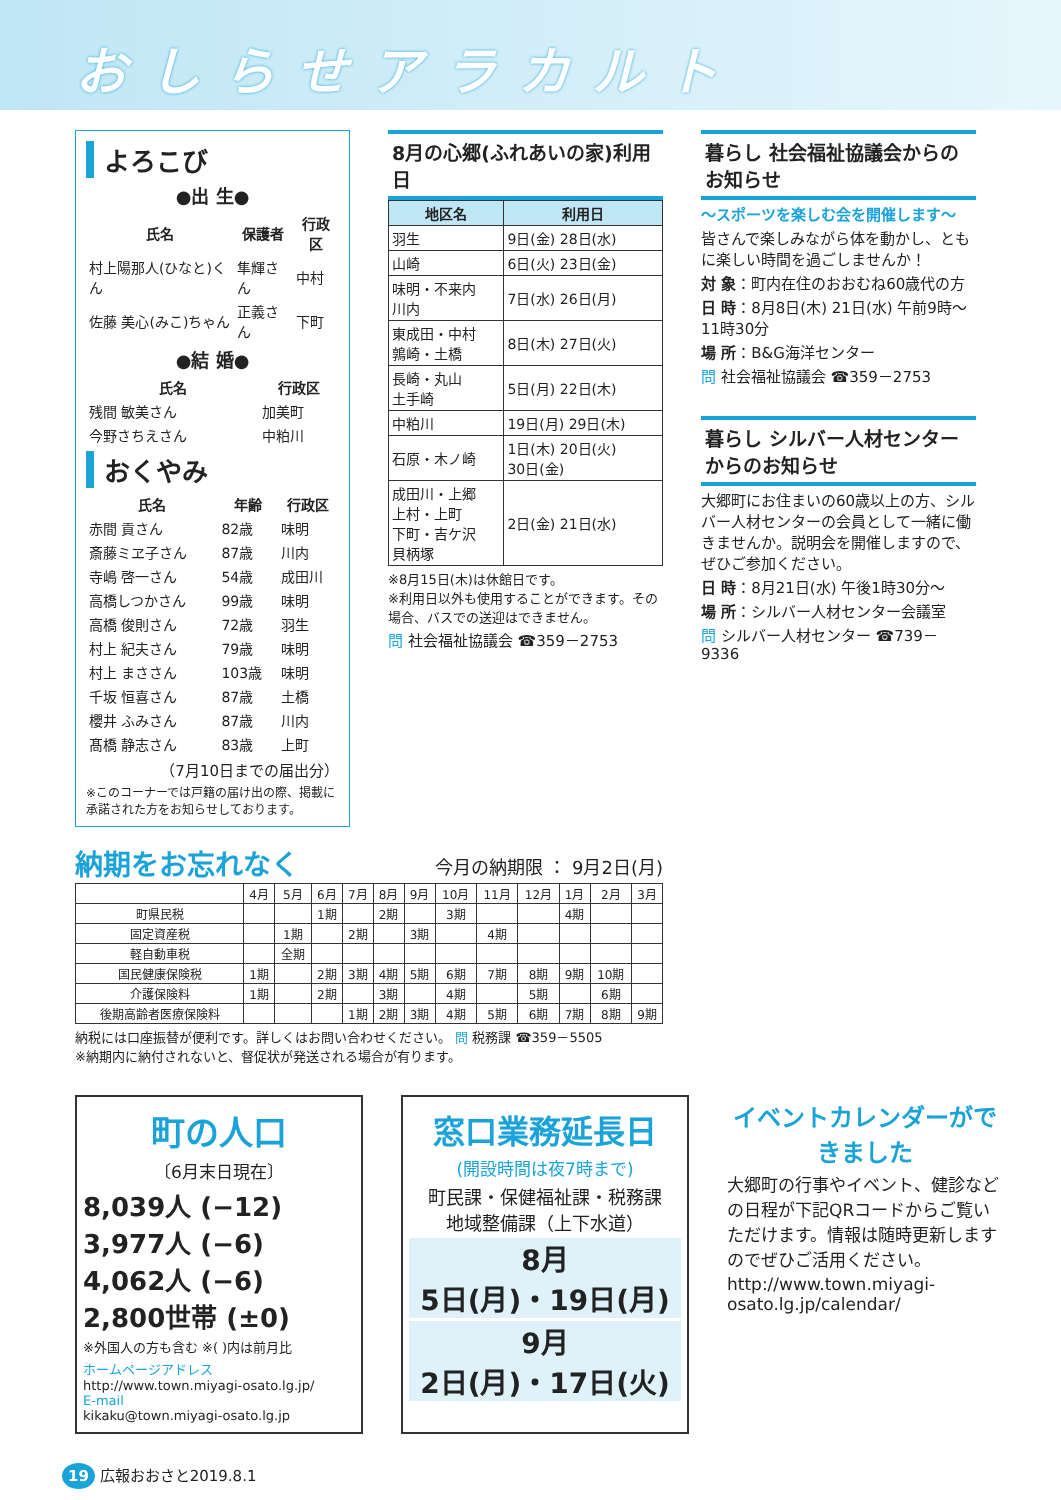おしらせアラカルト
よろこび
●出 生●
| 氏名 | 保護者 | 行政区 |
| --- | --- | --- |
| 村上陽那人(ひなと)くん | 隼輝さん | 中村 |
| 佐藤 美心(みこ)ちゃん | 正義さん | 下町 |
●結 婚●
| 氏名 | 行政区 |
| --- | --- |
| 残間 敏美さん | 加美町 |
| 今野さちえさん | 中粕川 |
おくやみ
| 氏名 | 年齢 | 行政区 |
| --- | --- | --- |
| 赤間 貢さん | 82歳 | 味明 |
| 斎藤ミヱ子さん | 87歳 | 川内 |
| 寺嶋 啓一さん | 54歳 | 成田川 |
| 高橋しつかさん | 99歳 | 味明 |
| 高橋 俊則さん | 72歳 | 羽生 |
| 村上 紀夫さん | 79歳 | 味明 |
| 村上 まささん | 103歳 | 味明 |
| 千坂 恒喜さん | 87歳 | 土橋 |
| 櫻井 ふみさん | 87歳 | 川内 |
| 髙橋 静志さん | 83歳 | 上町 |
（7月10日までの届出分）
※このコーナーでは戸籍の届け出の際、掲載に承諾された方をお知らせしております。
8月の心郷(ふれあいの家)利用日
| 地区名 | 利用日 |
| --- | --- |
| 羽生 | 9日(金) 28日(水) |
| 山崎 | 6日(火) 23日(金) |
| 味明・不来内 川内 | 7日(水) 26日(月) |
| 東成田・中村 鶉崎・土橋 | 8日(木) 27日(火) |
| 長崎・丸山 土手崎 | 5日(月) 22日(木) |
| 中粕川 | 19日(月) 29日(木) |
| 石原・木ノ崎 | 1日(木) 20日(火) 30日(金) |
| 成田川・上郷 上村・上町 下町・吉ケ沢 貝柄塚 | 2日(金) 21日(水) |
※8月15日(木)は休館日です。
※利用日以外も使用することができます。その場合、バスでの送迎はできません。
問 社会福祉協議会 ☎359－2753
暮らし 社会福祉協議会からのお知らせ
～スポーツを楽しむ会を開催します～
皆さんで楽しみながら体を動かし、ともに楽しい時間を過ごしませんか！
対 象：町内在住のおおむね60歳代の方
日 時：8月8日(木) 21日(水) 午前9時～11時30分
場 所：B&G海洋センター
問 社会福祉協議会 ☎359－2753
暮らし シルバー人材センターからのお知らせ
大郷町にお住まいの60歳以上の方、シルバー人材センターの会員として一緒に働きませんか。説明会を開催しますので、ぜひご参加ください。
日 時：8月21日(水) 午後1時30分～
場 所：シルバー人材センター会議室
問 シルバー人材センター ☎739－9336
納期をお忘れなく 今月の納期限 ： 9月2日(月)
| | 4月 | 5月 | 6月 | 7月 | 8月 | 9月 | 10月 | 11月 | 12月 | 1月 | 2月 | 3月 |
| 町県民税 | | | 1期 | | 2期 | | 3期 | | | 4期 | | |
| 固定資産税 | | 1期 | | 2期 | | 3期 | | 4期 | | | | |
| 軽自動車税 | | 全期 | | | | | | | | | | |
| 国民健康保険税 | 1期 | | 2期 | 3期 | 4期 | 5期 | 6期 | 7期 | 8期 | 9期 | 10期 | |
| 介護保険料 | 1期 | | 2期 | | 3期 | | 4期 | | 5期 | | 6期 | |
| 後期高齢者医療保険料 | | | | 1期 | 2期 | 3期 | 4期 | 5期 | 6期 | 7期 | 8期 | 9期 |
納税には口座振替が便利です。詳しくはお問い合わせください。 問 税務課 ☎359－5505
※納期内に納付されないと、督促状が発送される場合が有ります。
町の人口
〔6月末日現在〕
8,039人 (−12)
3,977人 (−6)
4,062人 (−6)
2,800世帯 (±0)
※外国人の方も含む ※( )内は前月比
ホームページアドレス
http://www.town.miyagi-osato.lg.jp/
E-mail
kikaku@town.miyagi-osato.lg.jp
窓口業務延長日
(開設時間は夜7時まで)
町民課・保健福祉課・税務課
地域整備課（上下水道）
8月
5日(月)・19日(月)
9月
2日(月)・17日(火)
イベントカレンダーができました
大郷町の行事やイベント、健診などの日程が下記QRコードからご覧いただけます。情報は随時更新しますのでぜひご活用ください。
http://www.town.miyagi-osato.lg.jp/calendar/
19 広報おおさと2019.8.1